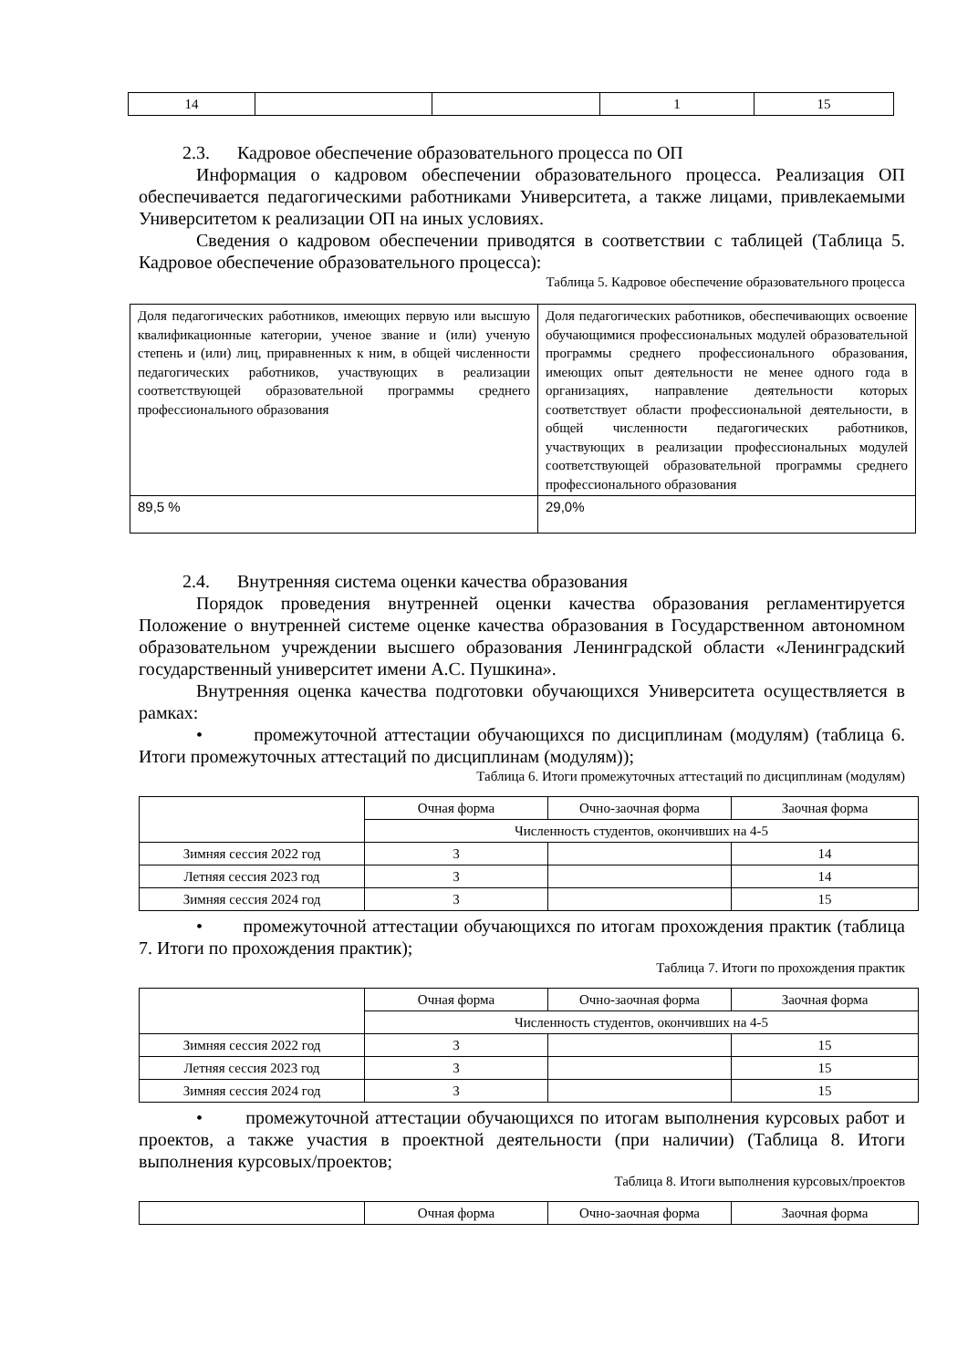| 14 | | | 1 | 15 |
2.3. Кадровое обеспечение образовательного процесса по ОП
Информация о кадровом обеспечении образовательного процесса. Реализация ОП обеспечивается педагогическими работниками Университета, а также лицами, привлекаемыми Университетом к реализации ОП на иных условиях.
Сведения о кадровом обеспечении приводятся в соответствии с таблицей (Таблица 5. Кадровое обеспечение образовательного процесса):
Таблица 5. Кадровое обеспечение образовательного процесса
| Доля педагогических работников, имеющих первую или высшую квалификационные категории, ученое звание и (или) ученую степень и (или) лиц, приравненных к ним, в общей численности педагогических работников, участвующих в реализации соответствующей образовательной программы среднего профессионального образования | Доля педагогических работников, обеспечивающих освоение обучающимися профессиональных модулей образовательной программы среднего профессионального образования, имеющих опыт деятельности не менее одного года в организациях, направление деятельности которых соответствует области профессиональной деятельности, в общей численности педагогических работников, участвующих в реализации профессиональных модулей соответствующей образовательной программы среднего профессионального образования |
| 89,5 % | 29,0% |
2.4. Внутренняя система оценки качества образования
Порядок проведения внутренней оценки качества образования регламентируется Положение о внутренней системе оценке качества образования в Государственном автономном образовательном учреждении высшего образования Ленинградской области «Ленинградский государственный университет имени А.С. Пушкина».
Внутренняя оценка качества подготовки обучающихся Университета осуществляется в рамках:
• промежуточной аттестации обучающихся по дисциплинам (модулям) (таблица 6. Итоги промежуточных аттестаций по дисциплинам (модулям));
Таблица 6. Итоги промежуточных аттестаций по дисциплинам (модулям)
| | Очная форма | Очно-заочная форма | Заочная форма |
| | Численность студентов, окончивших на 4-5 | | |
| Зимняя сессия 2022 год | 3 | | 14 |
| Летняя сессия 2023 год | 3 | | 14 |
| Зимняя сессия 2024 год | 3 | | 15 |
• промежуточной аттестации обучающихся по итогам прохождения практик (таблица 7. Итоги по прохождения практик);
Таблица 7. Итоги по прохождения практик
| | Очная форма | Очно-заочная форма | Заочная форма |
| | Численность студентов, окончивших на 4-5 | | |
| Зимняя сессия 2022 год | 3 | | 15 |
| Летняя сессия 2023 год | 3 | | 15 |
| Зимняя сессия 2024 год | 3 | | 15 |
• промежуточной аттестации обучающихся по итогам выполнения курсовых работ и проектов, а также участия в проектной деятельности (при наличии) (Таблица 8. Итоги выполнения курсовых/проектов;
Таблица 8. Итоги выполнения курсовых/проектов
| | Очная форма | Очно-заочная форма | Заочная форма |